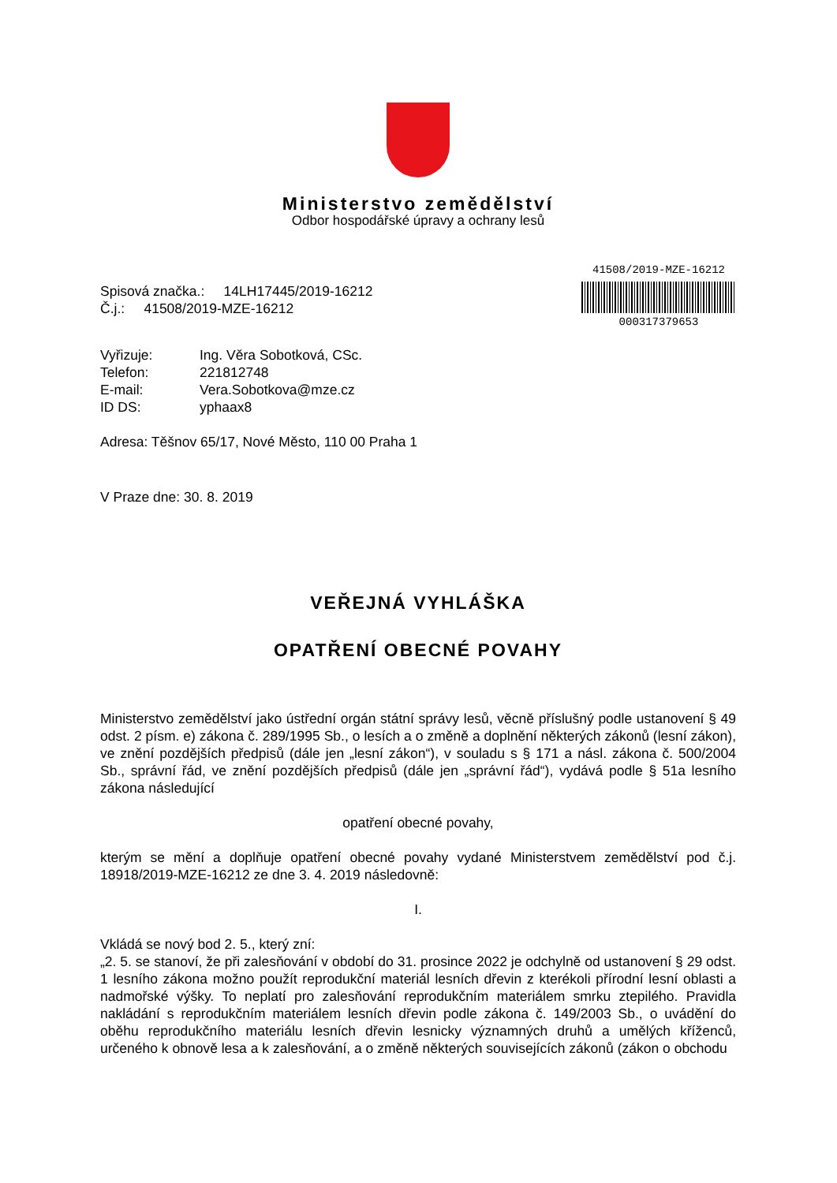Ministerstvo zemědělství
Odbor hospodářské úpravy a ochrany lesů
Spisová značka.: 14LH17445/2019-16212
Č.j.: 41508/2019-MZE-16212
41508/2019-MZE-16212
000317379653
| Vyřizuje: | Ing. Věra Sobotková, CSc. |
| Telefon: | 221812748 |
| E-mail: | Vera.Sobotkova@mze.cz |
| ID DS: | yphaax8 |
Adresa: Těšnov 65/17, Nové Město, 110 00 Praha 1
V Praze dne: 30. 8. 2019
VEŘEJNÁ VYHLÁŠKA
OPATŘENÍ OBECNÉ POVAHY
Ministerstvo zemědělství jako ústřední orgán státní správy lesů, věcně příslušný podle ustanovení § 49 odst. 2 písm. e) zákona č. 289/1995 Sb., o lesích a o změně a doplnění některých zákonů (lesní zákon), ve znění pozdějších předpisů (dále jen „lesní zákon“), v souladu s § 171 a násl. zákona č. 500/2004 Sb., správní řád, ve znění pozdějších předpisů (dále jen „správní řád“), vydává podle § 51a lesního zákona následující
opatření obecné povahy,
kterým se mění a doplňuje opatření obecné povahy vydané Ministerstvem zemědělství pod č.j. 18918/2019-MZE-16212 ze dne 3. 4. 2019 následovně:
I.
Vkládá se nový bod 2. 5., který zní:
„2. 5. se stanoví, že při zalesňování v období do 31. prosince 2022 je odchylně od ustanovení § 29 odst. 1 lesního zákona možno použít reprodukční materiál lesních dřevin z kterékoli přírodní lesní oblasti a nadmořské výšky. To neplatí pro zalesňování reprodukčním materiálem smrku ztepilého. Pravidla nakládání s reprodukčním materiálem lesních dřevin podle zákona č. 149/2003 Sb., o uvádění do oběhu reprodukčního materiálu lesních dřevin lesnicky významných druhů a umělých kříženců, určeného k obnově lesa a k zalesňování, a o změně některých souvisejících zákonů (zákon o obchodu